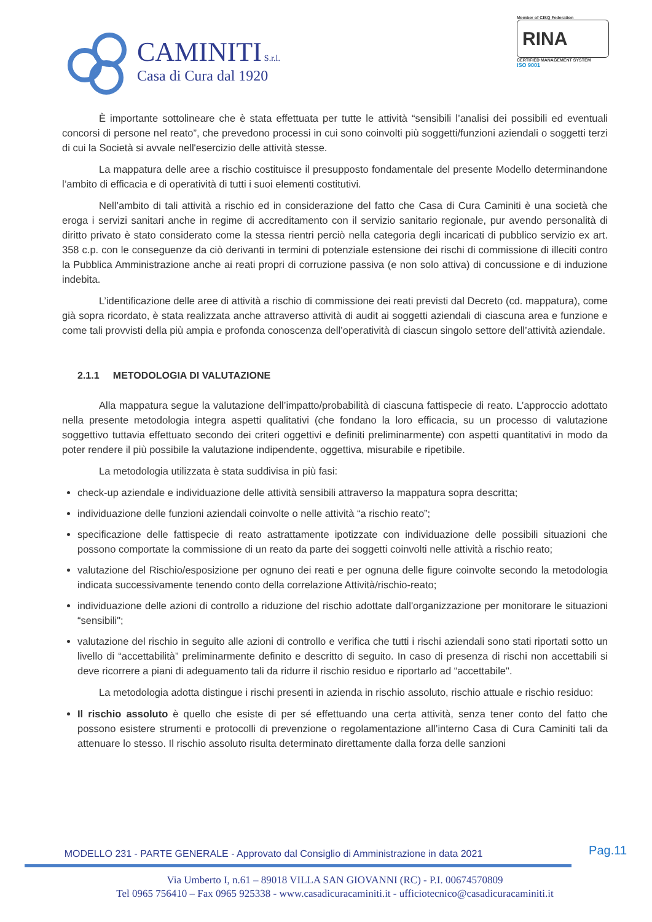CAMINITI S.r.l.
Casa di Cura dal 1920
Member of CISQ Federation
RINA
CERTIFIED MANAGEMENT SYSTEM
ISO 9001
È importante sottolineare che è stata effettuata per tutte le attività “sensibili l’analisi dei possibili ed eventuali concorsi di persone nel reato”, che prevedono processi in cui sono coinvolti più soggetti/funzioni aziendali o soggetti terzi di cui la Società si avvale nell'esercizio delle attività stesse.
La mappatura delle aree a rischio costituisce il presupposto fondamentale del presente Modello determinandone l’ambito di efficacia e di operatività di tutti i suoi elementi costitutivi.
Nell’ambito di tali attività a rischio ed in considerazione del fatto che Casa di Cura Caminiti è una società che eroga i servizi sanitari anche in regime di accreditamento con il servizio sanitario regionale, pur avendo personalità di diritto privato è stato considerato come la stessa rientri perciò nella categoria degli incaricati di pubblico servizio ex art. 358 c.p. con le conseguenze da ciò derivanti in termini di potenziale estensione dei rischi di commissione di illeciti contro la Pubblica Amministrazione anche ai reati propri di corruzione passiva (e non solo attiva) di concussione e di induzione indebita.
L’identificazione delle aree di attività a rischio di commissione dei reati previsti dal Decreto (cd. mappatura), come già sopra ricordato, è stata realizzata anche attraverso attività di audit ai soggetti aziendali di ciascuna area e funzione e come tali provvisti della più ampia e profonda conoscenza dell’operatività di ciascun singolo settore dell’attività aziendale.
2.1.1 METODOLOGIA DI VALUTAZIONE
Alla mappatura segue la valutazione dell’impatto/probabilità di ciascuna fattispecie di reato. L’approccio adottato nella presente metodologia integra aspetti qualitativi (che fondano la loro efficacia, su un processo di valutazione soggettivo tuttavia effettuato secondo dei criteri oggettivi e definiti preliminarmente) con aspetti quantitativi in modo da poter rendere il più possibile la valutazione indipendente, oggettiva, misurabile e ripetibile.
La metodologia utilizzata è stata suddivisa in più fasi:
check-up aziendale e individuazione delle attività sensibili attraverso la mappatura sopra descritta;
individuazione delle funzioni aziendali coinvolte o nelle attività “a rischio reato”;
specificazione delle fattispecie di reato astrattamente ipotizzate con individuazione delle possibili situazioni che possono comportate la commissione di un reato da parte dei soggetti coinvolti nelle attività a rischio reato;
valutazione del Rischio/esposizione per ognuno dei reati e per ognuna delle figure coinvolte secondo la metodologia indicata successivamente tenendo conto della correlazione Attività/rischio-reato;
individuazione delle azioni di controllo a riduzione del rischio adottate dall'organizzazione per monitorare le situazioni “sensibili";
valutazione del rischio in seguito alle azioni di controllo e verifica che tutti i rischi aziendali sono stati riportati sotto un livello di “accettabilità” preliminarmente definito e descritto di seguito. In caso di presenza di rischi non accettabili si deve ricorrere a piani di adeguamento tali da ridurre il rischio residuo e riportarlo ad “accettabile".
La metodologia adotta distingue i rischi presenti in azienda in rischio assoluto, rischio attuale e rischio residuo:
Il rischio assoluto è quello che esiste di per sé effettuando una certa attività, senza tener conto del fatto che possono esistere strumenti e protocolli di prevenzione o regolamentazione all’interno Casa di Cura Caminiti tali da attenuare lo stesso. Il rischio assoluto risulta determinato direttamente dalla forza delle sanzioni
Pag.11
MODELLO 231 - PARTE GENERALE - Approvato dal Consiglio di Amministrazione in data 2021
Via Umberto I, n.61 – 89018 VILLA SAN GIOVANNI (RC) - P.I. 00674570809
Tel 0965 756410 – Fax 0965 925338 - www.casadicuracaminiti.it - ufficiotecnico@casadicuracaminiti.it